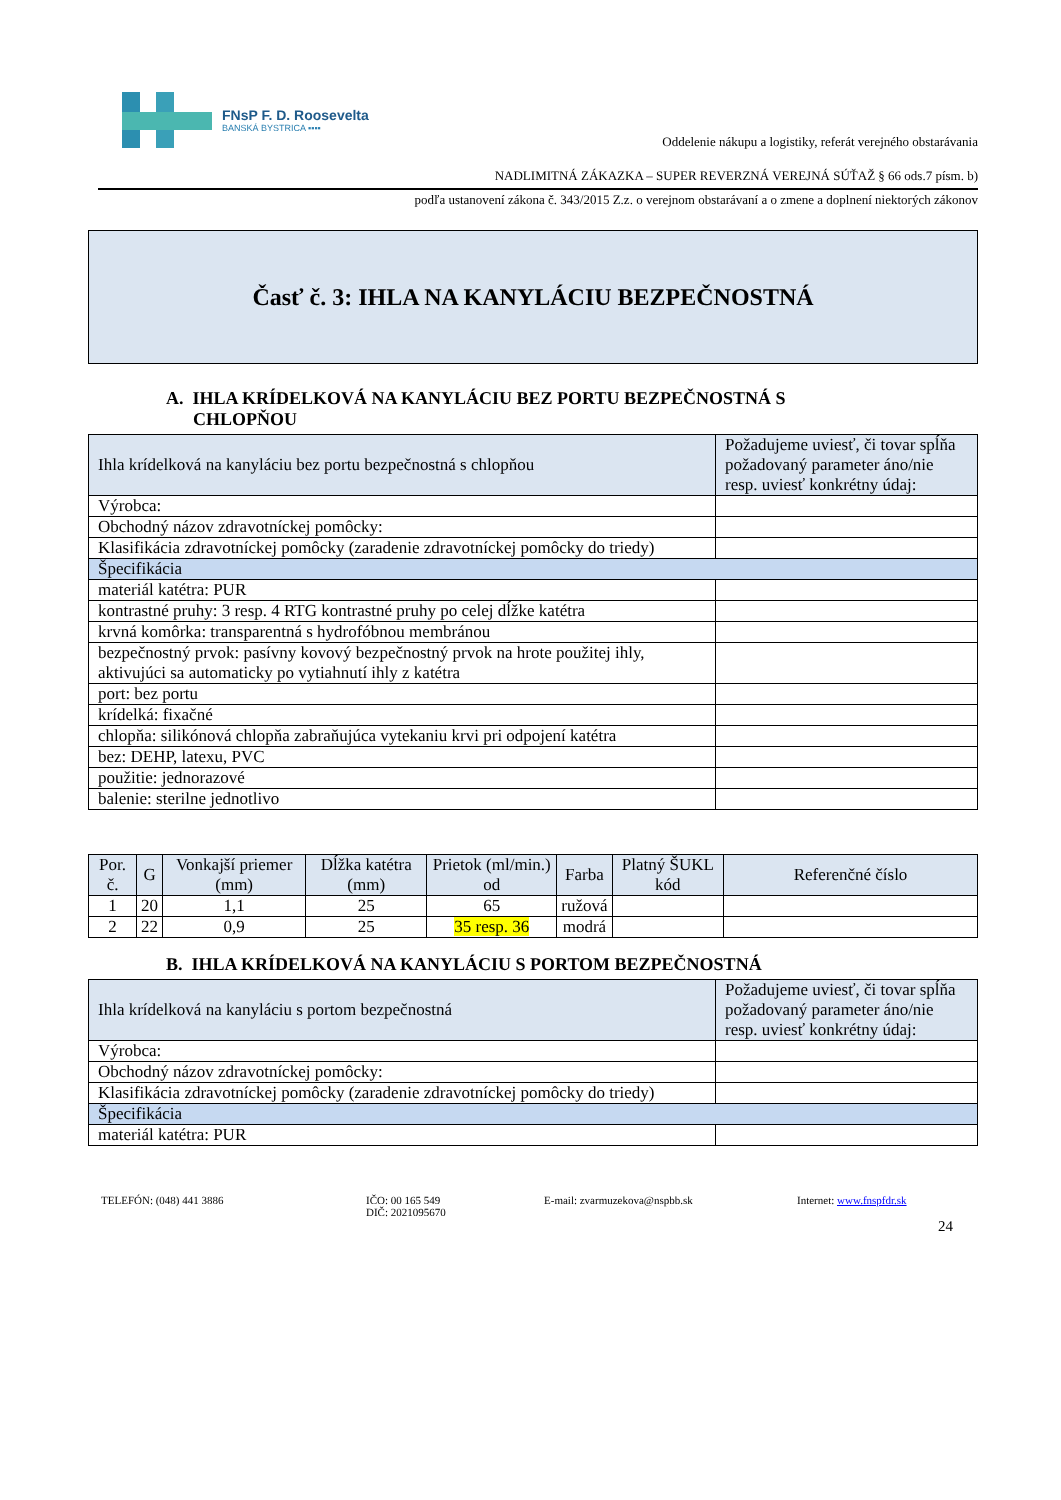FNsP F. D. Roosevelta
BANSKÁ BYSTRICA ▪▪▪▪
Oddelenie nákupu a logistiky, referát verejného obstarávania
NADLIMITNÁ ZÁKAZKA – SUPER REVERZNÁ VEREJNÁ SÚŤAŽ § 66 ods.7 písm. b)
podľa ustanovení zákona č. 343/2015 Z.z. o verejnom obstarávaní a o zmene a doplnení niektorých zákonov
Časť č. 3: IHLA NA KANYLÁCIU BEZPEČNOSTNÁ
A. IHLA KRÍDELKOVÁ NA KANYLÁCIU BEZ PORTU BEZPEČNOSTNÁ S
CHLOPŇOU
| Ihla krídelková na kanyláciu bez portu bezpečnostná s chlopňou | Požadujeme uviesť, či tovar spĺňa požadovaný parameter áno/nie resp. uviesť konkrétny údaj: |
| Výrobca: | |
| Obchodný názov zdravotníckej pomôcky: | |
| Klasifikácia zdravotníckej pomôcky (zaradenie zdravotníckej pomôcky do triedy) | |
| Špecifikácia | |
| materiál katétra: PUR | |
| kontrastné pruhy: 3 resp. 4 RTG kontrastné pruhy po celej dĺžke katétra | |
| krvná komôrka: transparentná s hydrofóbnou membránou | |
| bezpečnostný prvok: pasívny kovový bezpečnostný prvok na hrote použitej ihly, aktivujúci sa automaticky po vytiahnutí ihly z katétra | |
| port: bez portu | |
| krídelká: fixačné | |
| chlopňa: silikónová chlopňa zabraňujúca vytekaniu krvi pri odpojení katétra | |
| bez: DEHP, latexu, PVC | |
| použitie: jednorazové | |
| balenie: sterilne jednotlivo | |
| Por. č. | G | Vonkajší priemer (mm) | Dĺžka katétra (mm) | Prietok (ml/min.) od | Farba | Platný ŠUKL kód | Referenčné číslo |
| --- | --- | --- | --- | --- | --- | --- | --- |
| 1 | 20 | 1,1 | 25 | 65 | ružová | | |
| 2 | 22 | 0,9 | 25 | 35 resp. 36 | modrá | | |
B. IHLA KRÍDELKOVÁ NA KANYLÁCIU S PORTOM BEZPEČNOSTNÁ
| Ihla krídelková na kanyláciu s portom bezpečnostná | Požadujeme uviesť, či tovar spĺňa požadovaný parameter áno/nie resp. uviesť konkrétny údaj: |
| Výrobca: | |
| Obchodný názov zdravotníckej pomôcky: | |
| Klasifikácia zdravotníckej pomôcky (zaradenie zdravotníckej pomôcky do triedy) | |
| Špecifikácia | |
| materiál katétra: PUR | |
TELEFÓN: (048) 441 3886 IČO: 00 165 549
DIČ: 2021095670
E-mail: zvarmuzekova@nspbb.sk Internet: www.fnspfdr.sk
24